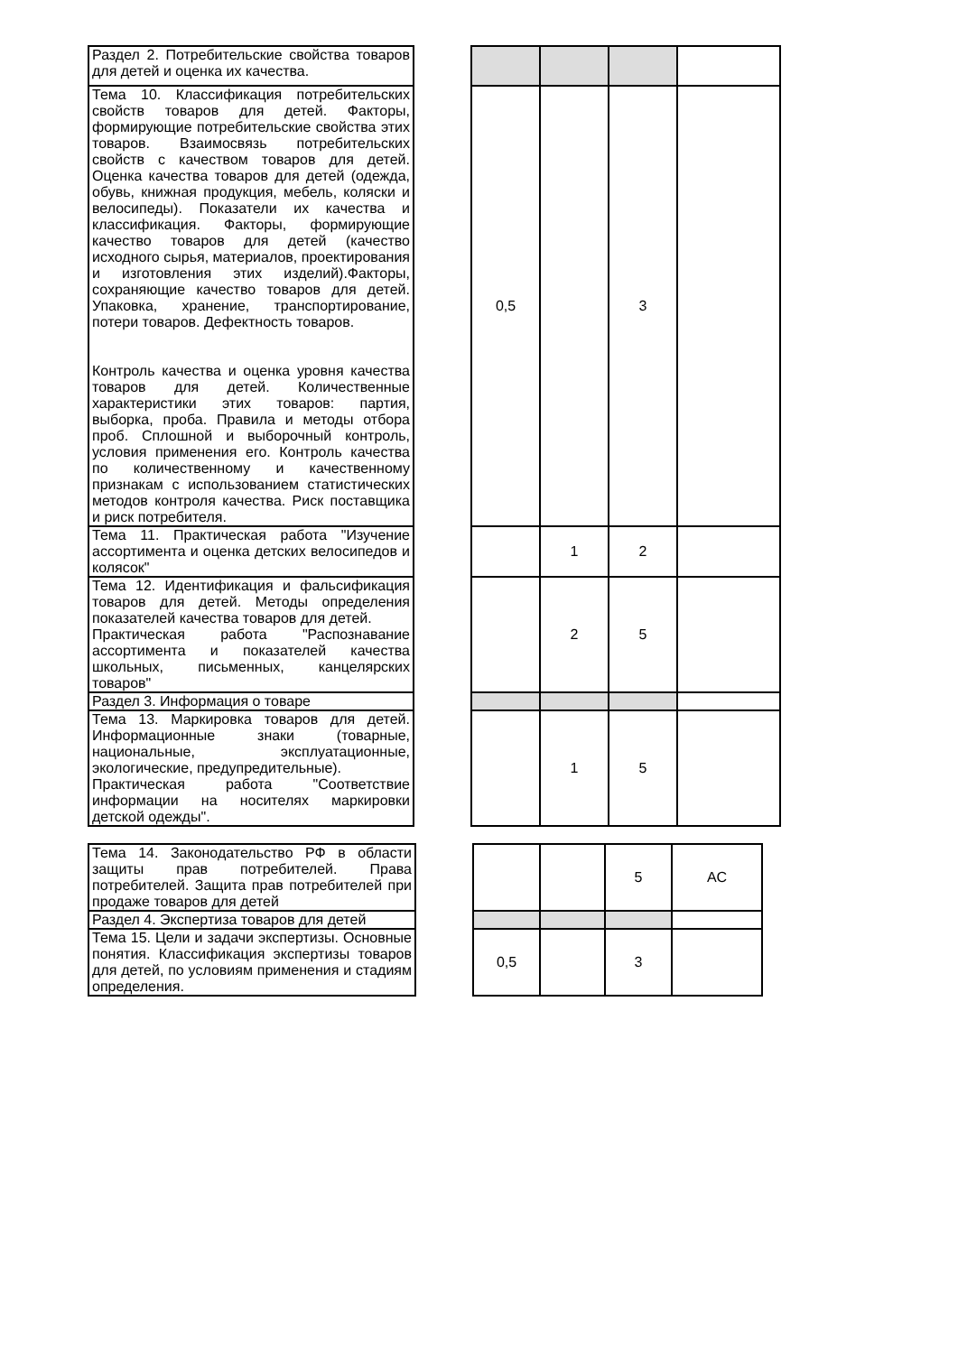| Раздел 2. Потребительские свойства товаров для детей и оценка их качества. | | | | | |
| Тема 10. Классификация потребительских свойств товаров для детей. Факторы, формирующие потребительские свойства этих товаров. Взаимосвязь потребительских свойств с качеством товаров для детей. Оценка качества товаров для детей (одежда, обувь, книжная продукция, мебель, коляски и велосипеды). Показатели их качества и классификация. Факторы, формирующие качество товаров для детей (качество исходного сырья, материалов, проектирования и изготовления этих изделий).Факторы, сохраняющие качество товаров для детей. Упаковка, хранение, транспортирование, потери товаров. Дефектность товаров. Контроль качества и оценка уровня качества товаров для детей. Количественные характеристики этих товаров: партия, выборка, проба. Правила и методы отбора проб. Сплошной и выборочный контроль, условия применения его. Контроль качества по количественному и качественному признакам с использованием статистических методов контроля качества. Риск поставщика и риск потребителя. | | 0,5 | | 3 | |
| Тема 11. Практическая работа "Изучение ассортимента и оценка детских велосипедов и колясок" | | | 1 | 2 | |
| Тема 12. Идентификация и фальсификация товаров для детей. Методы определения показателей качества товаров для детей. Практическая работа "Распознавание ассортимента и показателей качества школьных, письменных, канцелярских товаров" | | | 2 | 5 | |
| Раздел 3. Информация о товаре | | | | | |
| Тема 13. Маркировка товаров для детей. Информационные знаки (товарные, национальные, эксплуатационные, экологические, предупредительные). Практическая работа "Соответствие информации на носителях маркировки детской одежды". | | | 1 | 5 | |
| Тема 14. Законодательство РФ в области защиты прав потребителей. Права потребителей. Защита прав потребителей при продаже товаров для детей | | | | 5 | АС |
| Раздел 4. Экспертиза товаров для детей | | | | | |
| Тема 15. Цели и задачи экспертизы. Основные понятия. Классификация экспертизы товаров для детей, по условиям применения и стадиям определения. | | 0,5 | | 3 | |